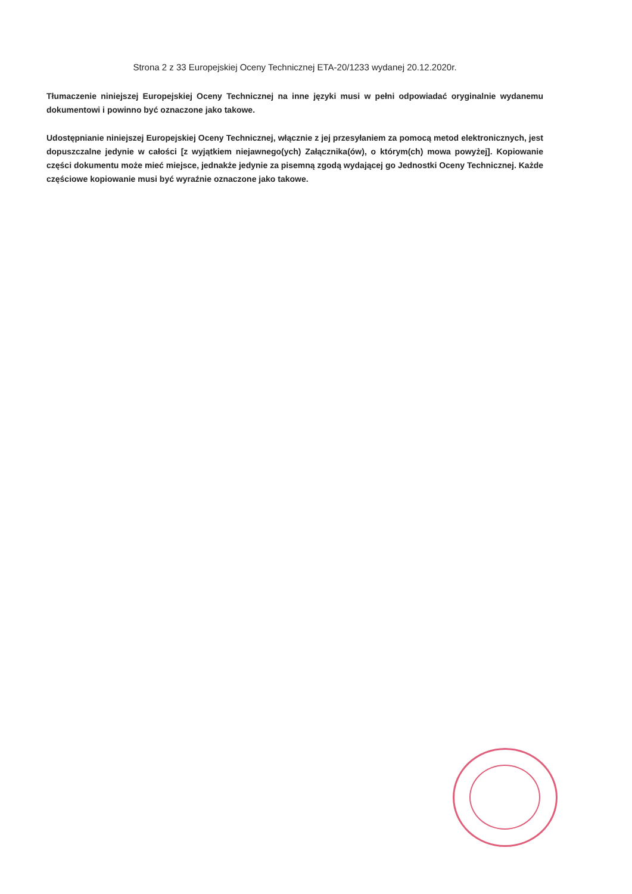Strona 2 z 33 Europejskiej Oceny Technicznej ETA-20/1233 wydanej 20.12.2020r.
Tłumaczenie niniejszej Europejskiej Oceny Technicznej na inne języki musi w pełni odpowiadać oryginalnie wydanemu dokumentowi i powinno być oznaczone jako takowe.
Udostępnianie niniejszej Europejskiej Oceny Technicznej, włącznie z jej przesyłaniem za pomocą metod elektronicznych, jest dopuszczalne jedynie w całości [z wyjątkiem niejawnego(ych) Załącznika(ów), o którym(ch) mowa powyżej]. Kopiowanie części dokumentu może mieć miejsce, jednakże jedynie za pisemną zgodą wydającej go Jednostki Oceny Technicznej. Każde częściowe kopiowanie musi być wyraźnie oznaczone jako takowe.